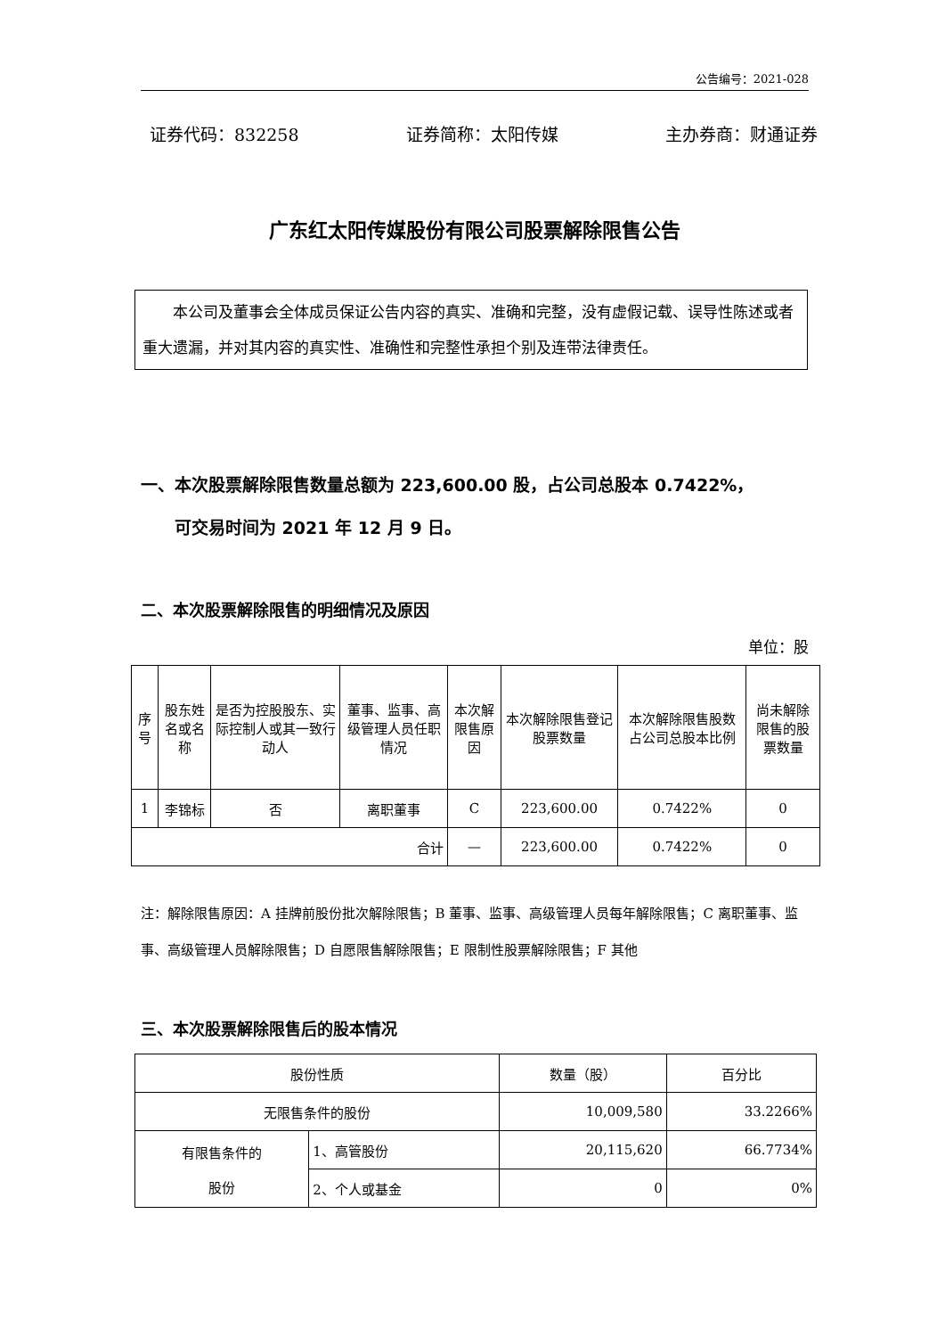公告编号：2021-028
证券代码：832258 证券简称：太阳传媒 主办券商：财通证券
广东红太阳传媒股份有限公司股票解除限售公告
本公司及董事会全体成员保证公告内容的真实、准确和完整，没有虚假记载、误导性陈述或者重大遗漏，并对其内容的真实性、准确性和完整性承担个别及连带法律责任。
一、本次股票解除限售数量总额为 223,600.00 股，占公司总股本 0.7422%，
  可交易时间为 2021 年 12 月 9 日。
二、本次股票解除限售的明细情况及原因
单位：股
| 序号 | 股东姓名或名称 | 是否为控股股东、实际控制人或其一致行动人 | 董事、监事、高级管理人员任职情况 | 本次解限售原因 | 本次解除限售登记股票数量 | 本次解除限售股数占公司总股本比例 | 尚未解除限售的股票数量 |
| --- | --- | --- | --- | --- | --- | --- | --- |
| 1 | 李锦标 | 否 | 离职董事 | C | 223,600.00 | 0.7422% | 0 |
| 合计 | | | | — | 223,600.00 | 0.7422% | 0 |
注：解除限售原因：A 挂牌前股份批次解除限售；B 董事、监事、高级管理人员每年解除限售；C 离职董事、监事、高级管理人员解除限售；D 自愿限售解除限售；E 限制性股票解除限售；F 其他
三、本次股票解除限售后的股本情况
| 股份性质 | | 数量（股） | 百分比 |
| 无限售条件的股份 | | 10,009,580 | 33.2266% |
| 有限售条件的 股份 | 1、高管股份 | 20,115,620 | 66.7734% |
| | 2、个人或基金 | 0 | 0% |